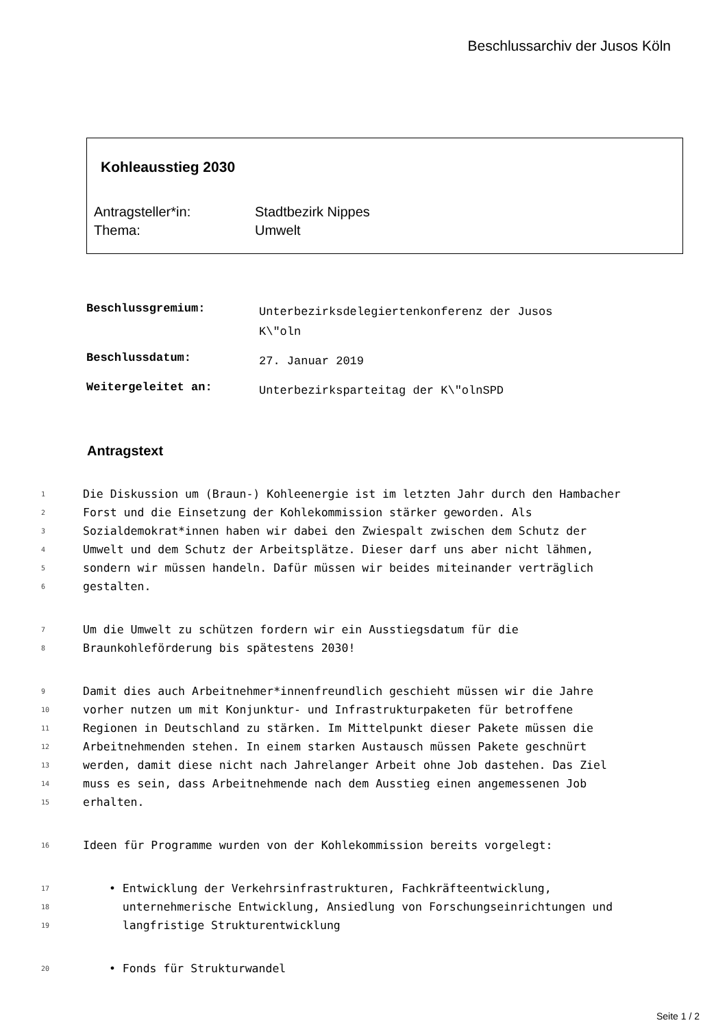Beschlussarchiv der Jusos Köln
Kohleausstieg 2030
| Antragsteller*in: | Stadtbezirk Nippes |
| Thema: | Umwelt |
| Beschlussgremium: | Unterbezirksdelegiertenkonferenz der Jusos K\"oln |
| Beschlussdatum: | 27. Januar 2019 |
| Weitergeleitet an: | Unterbezirksparteitag der K\"olnSPD |
Antragstext
1 Die Diskussion um (Braun-) Kohleenergie ist im letzten Jahr durch den Hambacher
2 Forst und die Einsetzung der Kohlekommission stärker geworden. Als
3 Sozialdemokrat*innen haben wir dabei den Zwiespalt zwischen dem Schutz der
4 Umwelt und dem Schutz der Arbeitsplätze. Dieser darf uns aber nicht lähmen,
5 sondern wir müssen handeln. Dafür müssen wir beides miteinander verträglich
6 gestalten.
7 Um die Umwelt zu schützen fordern wir ein Ausstiegsdatum für die
8 Braunkohleförderung bis spätestens 2030!
9 Damit dies auch Arbeitnehmer*innenfreundlich geschieht müssen wir die Jahre
10 vorher nutzen um mit Konjunktur- und Infrastrukturpaketen für betroffene
11 Regionen in Deutschland zu stärken. Im Mittelpunkt dieser Pakete müssen die
12 Arbeitnehmenden stehen. In einem starken Austausch müssen Pakete geschnürt
13 werden, damit diese nicht nach Jahrelanger Arbeit ohne Job dastehen. Das Ziel
14 muss es sein, dass Arbeitnehmende nach dem Ausstieg einen angemessenen Job
15 erhalten.
16 Ideen für Programme wurden von der Kohlekommission bereits vorgelegt:
17 • Entwicklung der Verkehrsinfrastrukturen, Fachkräfteentwicklung,
18 unternehmerische Entwicklung, Ansiedlung von Forschungseinrichtungen und
19 langfristige Strukturentwicklung
20 • Fonds für Strukturwandel
Seite 1 / 2